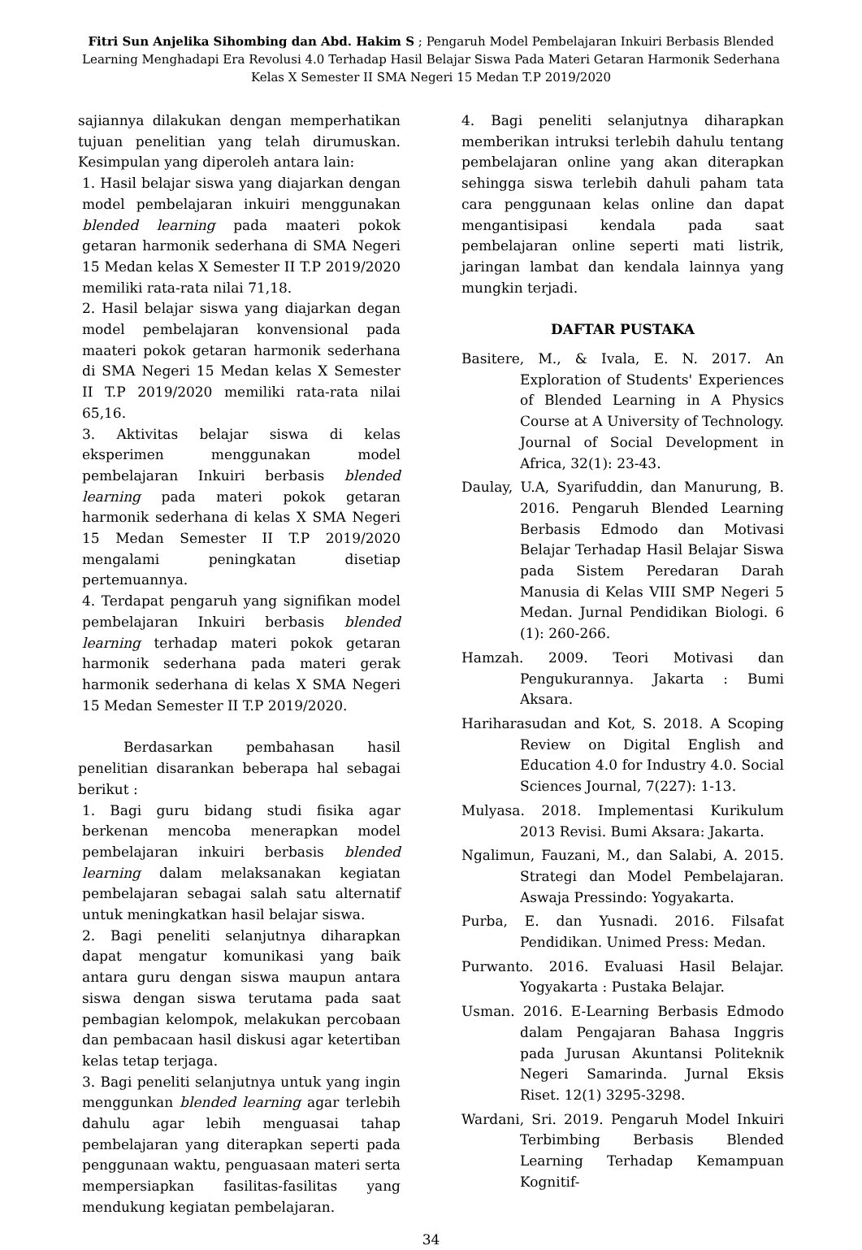Fitri Sun Anjelika Sihombing dan Abd. Hakim S ; Pengaruh Model Pembelajaran Inkuiri Berbasis Blended Learning Menghadapi Era Revolusi 4.0 Terhadap Hasil Belajar Siswa Pada Materi Getaran Harmonik Sederhana Kelas X Semester II SMA Negeri 15 Medan T.P 2019/2020
sajiannya dilakukan dengan memperhatikan tujuan penelitian yang telah dirumuskan. Kesimpulan yang diperoleh antara lain:
1. Hasil belajar siswa yang diajarkan dengan model pembelajaran inkuiri menggunakan blended learning pada maateri pokok getaran harmonik sederhana di SMA Negeri 15 Medan kelas X Semester II T.P 2019/2020 memiliki rata-rata nilai 71,18.
2. Hasil belajar siswa yang diajarkan degan model pembelajaran konvensional pada maateri pokok getaran harmonik sederhana di SMA Negeri 15 Medan kelas X Semester II T.P 2019/2020 memiliki rata-rata nilai 65,16.
3. Aktivitas belajar siswa di kelas eksperimen menggunakan model pembelajaran Inkuiri berbasis blended learning pada materi pokok getaran harmonik sederhana di kelas X SMA Negeri 15 Medan Semester II T.P 2019/2020 mengalami peningkatan disetiap pertemuannya.
4. Terdapat pengaruh yang signifikan model pembelajaran Inkuiri berbasis blended learning terhadap materi pokok getaran harmonik sederhana pada materi gerak harmonik sederhana di kelas X SMA Negeri 15 Medan Semester II T.P 2019/2020.
Berdasarkan pembahasan hasil penelitian disarankan beberapa hal sebagai berikut :
1. Bagi guru bidang studi fisika agar berkenan mencoba menerapkan model pembelajaran inkuiri berbasis blended learning dalam melaksanakan kegiatan pembelajaran sebagai salah satu alternatif untuk meningkatkan hasil belajar siswa.
2. Bagi peneliti selanjutnya diharapkan dapat mengatur komunikasi yang baik antara guru dengan siswa maupun antara siswa dengan siswa terutama pada saat pembagian kelompok, melakukan percobaan dan pembacaan hasil diskusi agar ketertiban kelas tetap terjaga.
3. Bagi peneliti selanjutnya untuk yang ingin menggunkan blended learning agar terlebih dahulu agar lebih menguasai tahap pembelajaran yang diterapkan seperti pada penggunaan waktu, penguasaan materi serta mempersiapkan fasilitas-fasilitas yang mendukung kegiatan pembelajaran.
4. Bagi peneliti selanjutnya diharapkan memberikan intruksi terlebih dahulu tentang pembelajaran online yang akan diterapkan sehingga siswa terlebih dahuli paham tata cara penggunaan kelas online dan dapat mengantisipasi kendala pada saat pembelajaran online seperti mati listrik, jaringan lambat dan kendala lainnya yang mungkin terjadi.
DAFTAR PUSTAKA
Basitere, M., & Ivala, E. N. 2017. An Exploration of Students' Experiences of Blended Learning in A Physics Course at A University of Technology. Journal of Social Development in Africa, 32(1): 23-43.
Daulay, U.A, Syarifuddin, dan Manurung, B. 2016. Pengaruh Blended Learning Berbasis Edmodo dan Motivasi Belajar Terhadap Hasil Belajar Siswa pada Sistem Peredaran Darah Manusia di Kelas VIII SMP Negeri 5 Medan. Jurnal Pendidikan Biologi. 6 (1): 260-266.
Hamzah. 2009. Teori Motivasi dan Pengukurannya. Jakarta : Bumi Aksara.
Hariharasudan and Kot, S. 2018. A Scoping Review on Digital English and Education 4.0 for Industry 4.0. Social Sciences Journal, 7(227): 1-13.
Mulyasa. 2018. Implementasi Kurikulum 2013 Revisi. Bumi Aksara: Jakarta.
Ngalimun, Fauzani, M., dan Salabi, A. 2015. Strategi dan Model Pembelajaran. Aswaja Pressindo: Yogyakarta.
Purba, E. dan Yusnadi. 2016. Filsafat Pendidikan. Unimed Press: Medan.
Purwanto. 2016. Evaluasi Hasil Belajar. Yogyakarta : Pustaka Belajar.
Usman. 2016. E-Learning Berbasis Edmodo dalam Pengajaran Bahasa Inggris pada Jurusan Akuntansi Politeknik Negeri Samarinda. Jurnal Eksis Riset. 12(1) 3295-3298.
Wardani, Sri. 2019. Pengaruh Model Inkuiri Terbimbing Berbasis Blended Learning Terhadap Kemampuan Kognitif-
34